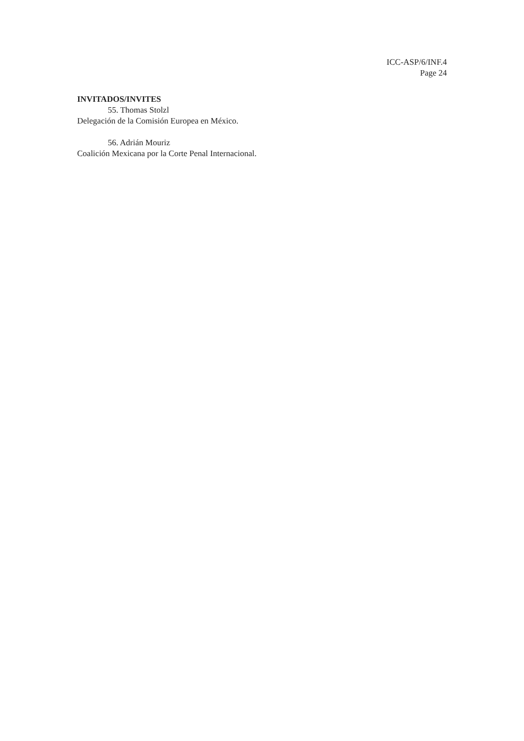ICC-ASP/6/INF.4
Page 24
INVITADOS/INVITES
55. Thomas Stolzl
Delegación de la Comisión Europea en México.
56. Adrián Mouriz
Coalición Mexicana por la Corte Penal Internacional.